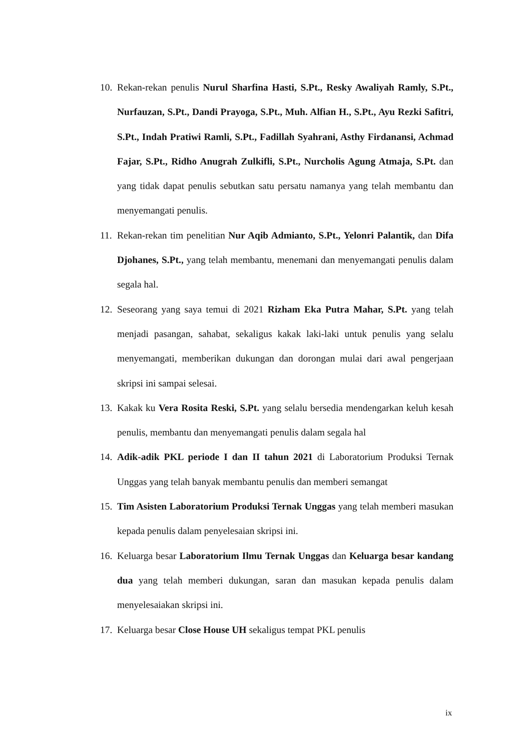10. Rekan-rekan penulis Nurul Sharfina Hasti, S.Pt., Resky Awaliyah Ramly, S.Pt., Nurfauzan, S.Pt., Dandi Prayoga, S.Pt., Muh. Alfian H., S.Pt., Ayu Rezki Safitri, S.Pt., Indah Pratiwi Ramli, S.Pt., Fadillah Syahrani, Asthy Firdanansi, Achmad Fajar, S.Pt., Ridho Anugrah Zulkifli, S.Pt., Nurcholis Agung Atmaja, S.Pt. dan yang tidak dapat penulis sebutkan satu persatu namanya yang telah membantu dan menyemangati penulis.
11. Rekan-rekan tim penelitian Nur Aqib Admianto, S.Pt., Yelonri Palantik, dan Difa Djohanes, S.Pt., yang telah membantu, menemani dan menyemangati penulis dalam segala hal.
12. Seseorang yang saya temui di 2021 Rizham Eka Putra Mahar, S.Pt. yang telah menjadi pasangan, sahabat, sekaligus kakak laki-laki untuk penulis yang selalu menyemangati, memberikan dukungan dan dorongan mulai dari awal pengerjaan skripsi ini sampai selesai.
13. Kakak ku Vera Rosita Reski, S.Pt. yang selalu bersedia mendengarkan keluh kesah penulis, membantu dan menyemangati penulis dalam segala hal
14. Adik-adik PKL periode I dan II tahun 2021 di Laboratorium Produksi Ternak Unggas yang telah banyak membantu penulis dan memberi semangat
15. Tim Asisten Laboratorium Produksi Ternak Unggas yang telah memberi masukan kepada penulis dalam penyelesaian skripsi ini.
16. Keluarga besar Laboratorium Ilmu Ternak Unggas dan Keluarga besar kandang dua yang telah memberi dukungan, saran dan masukan kepada penulis dalam menyelesaiakan skripsi ini.
17. Keluarga besar Close House UH sekaligus tempat PKL penulis
ix